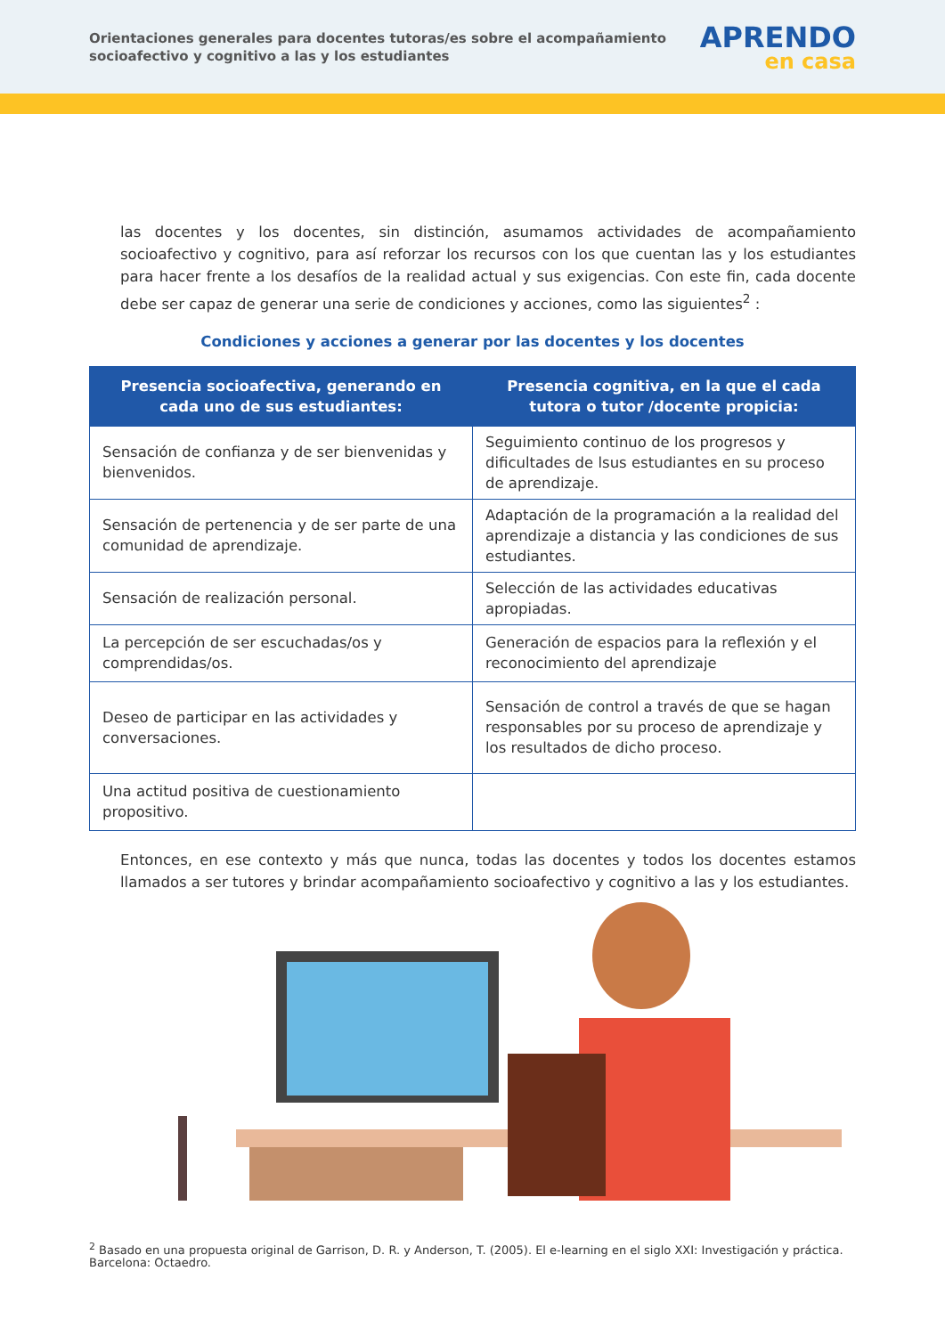Orientaciones generales para docentes tutoras/es sobre el acompañamiento
socioafectivo y cognitivo a las y los estudiantes
APRENDO
en casa
las docentes y los docentes, sin distinción, asumamos actividades de acompañamiento socioafectivo y cognitivo, para así reforzar los recursos con los que cuentan las y los estudiantes para hacer frente a los desafíos de la realidad actual y sus exigencias. Con este fin, cada docente debe ser capaz de generar una serie de condiciones y acciones, como las siguientes<sup>2</sup> :
Condiciones y acciones a generar por las docentes y los docentes
| Presencia socioafectiva, generando en cada uno de sus estudiantes: | Presencia cognitiva, en la que el cada tutora o tutor /docente propicia: |
| --- | --- |
| Sensación de confianza y de ser bienvenidas y bienvenidos. | Seguimiento continuo de los progresos y dificultades de lsus estudiantes en su proceso de aprendizaje. |
| Sensación de pertenencia y de ser parte de una comunidad de aprendizaje. | Adaptación de la programación a la realidad del aprendizaje a distancia y las condiciones de sus estudiantes. |
| Sensación de realización personal. | Selección de las actividades educativas apropiadas. |
| La percepción de ser escuchadas/os y comprendidas/os. | Generación de espacios para la reflexión y el reconocimiento del aprendizaje |
| Deseo de participar en las actividades y conversaciones. | Sensación de control a través de que se hagan responsables por su proceso de aprendizaje y los resultados de dicho proceso. |
| Una actitud positiva de cuestionamiento propositivo. | |
Entonces, en ese contexto y más que nunca, todas las docentes y todos los docentes estamos llamados a ser tutores y brindar acompañamiento socioafectivo y cognitivo a las y los estudiantes.
<sup>2</sup> Basado en una propuesta original de Garrison, D. R. y Anderson, T. (2005). El e-learning en el siglo XXI: Investigación y práctica. Barcelona: Octaedro.